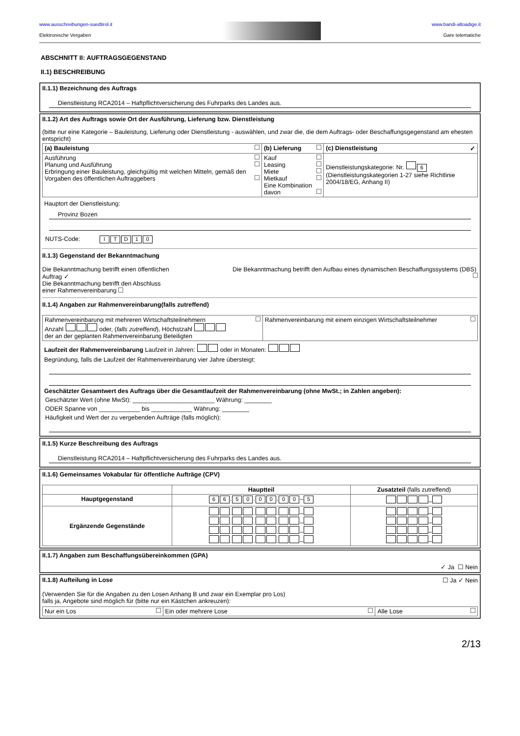www.ausschreibungen-suedtirol.it
Elektronische Vergaben
www.bandi-altoadige.it
Gare telematiche
ABSCHNITT II: AUFTRAGSGEGENSTAND
II.1) BESCHREIBUNG
II.1.1) Bezeichnung des Auftrags
Dienstleistung RCA2014 – Haftpflichtversicherung des Fuhrparks des Landes aus.
II.1.2) Art des Auftrags sowie Ort der Ausführung, Lieferung bzw. Dienstleistung
(bitte nur eine Kategorie – Bauleistung, Lieferung oder Dienstleistung - auswählen, und zwar die, die dem Auftrags- oder Beschaffungsgegenstand am ehesten entspricht)
| (a) Bauleistung | (b) Lieferung | (c) Dienstleistung ✓ |
| --- | --- | --- |
| Ausführung Planung und Ausführung Erbringung einer Bauleistung, gleichgültig mit welchen Mitteln, gemäß den Vorgaben des öffentlichen Auftraggebers | Kauf Leasing Miete Mietkauf Eine Kombination davon | Dienstleistungskategorie: Nr. 6 (Dienstleistungskategorien 1-27 siehe Richtlinie 2004/18/EG, Anhang II) |
Hauptort der Dienstleistung:
Provinz Bozen
NUTS-Code: ITD 10
II.1.3) Gegenstand der Bekanntmachung
Die Bekanntmachung betrifft einen öffentlichen Auftrag ✓
Die Bekanntmachung betrifft den Abschluss einer Rahmenvereinbarung
Die Bekanntmachung betrifft den Aufbau eines dynamischen Beschaffungssystems (DBS)
II.1.4) Angaben zur Rahmenvereinbarung(falls zutreffend)
| Rahmenvereinbarung mit mehreren Wirtschaftsteilnehmern Anzahl oder, ( falls zutreffend ), Höchstzahl der an der geplanten Rahmenvereinbarung Beteiligten | Rahmenvereinbarung mit einem einzigen Wirtschaftsteilnehmer |
Laufzeit der Rahmenvereinbarung Laufzeit in Jahren: oder in Monaten:
Begründung, falls die Laufzeit der Rahmenvereinbarung vier Jahre übersteigt:
Geschätzter Gesamtwert des Auftrags über die Gesamtlaufzeit der Rahmenvereinbarung (ohne MwSt.; in Zahlen angeben):
Geschätzter Wert (ohne MwSt): ________________________ Währung: ________
ODER Spanne von ____________ bis ____________ Währung: ________
Häufigkeit und Wert der zu vergebenden Aufträge (falls möglich):
II.1.5) Kurze Beschreibung des Auftrags
Dienstleistung RCA2014 – Haftpflichtversicherung des Fuhrparks des Landes aus.
II.1.6) Gemeinsames Vokabular für öffentliche Aufträge (CPV)
| | Hauptteil | Zusatzteil (falls zutreffend) |
| --- | --- | --- |
| Hauptgegenstand | 6 6 . 5 0 . 0 0 . 0 0 – 5 | – |
| Ergänzende Gegenstände | . . . – . . . – . . . – . . . – | – – – – |
II.1.7) Angaben zum Beschaffungsübereinkommen (GPA) ✓ Ja ☐ Nein
II.1.8) Aufteilung in Lose ☐ Ja ✓ Nein
(Verwenden Sie für die Angaben zu den Losen Anhang B und zwar ein Exemplar pro Los)
falls ja, Angebote sind möglich für (bitte nur ein Kästchen ankreuzen):
| Nur ein Los | Ein oder mehrere Lose | Alle Lose |
2/13